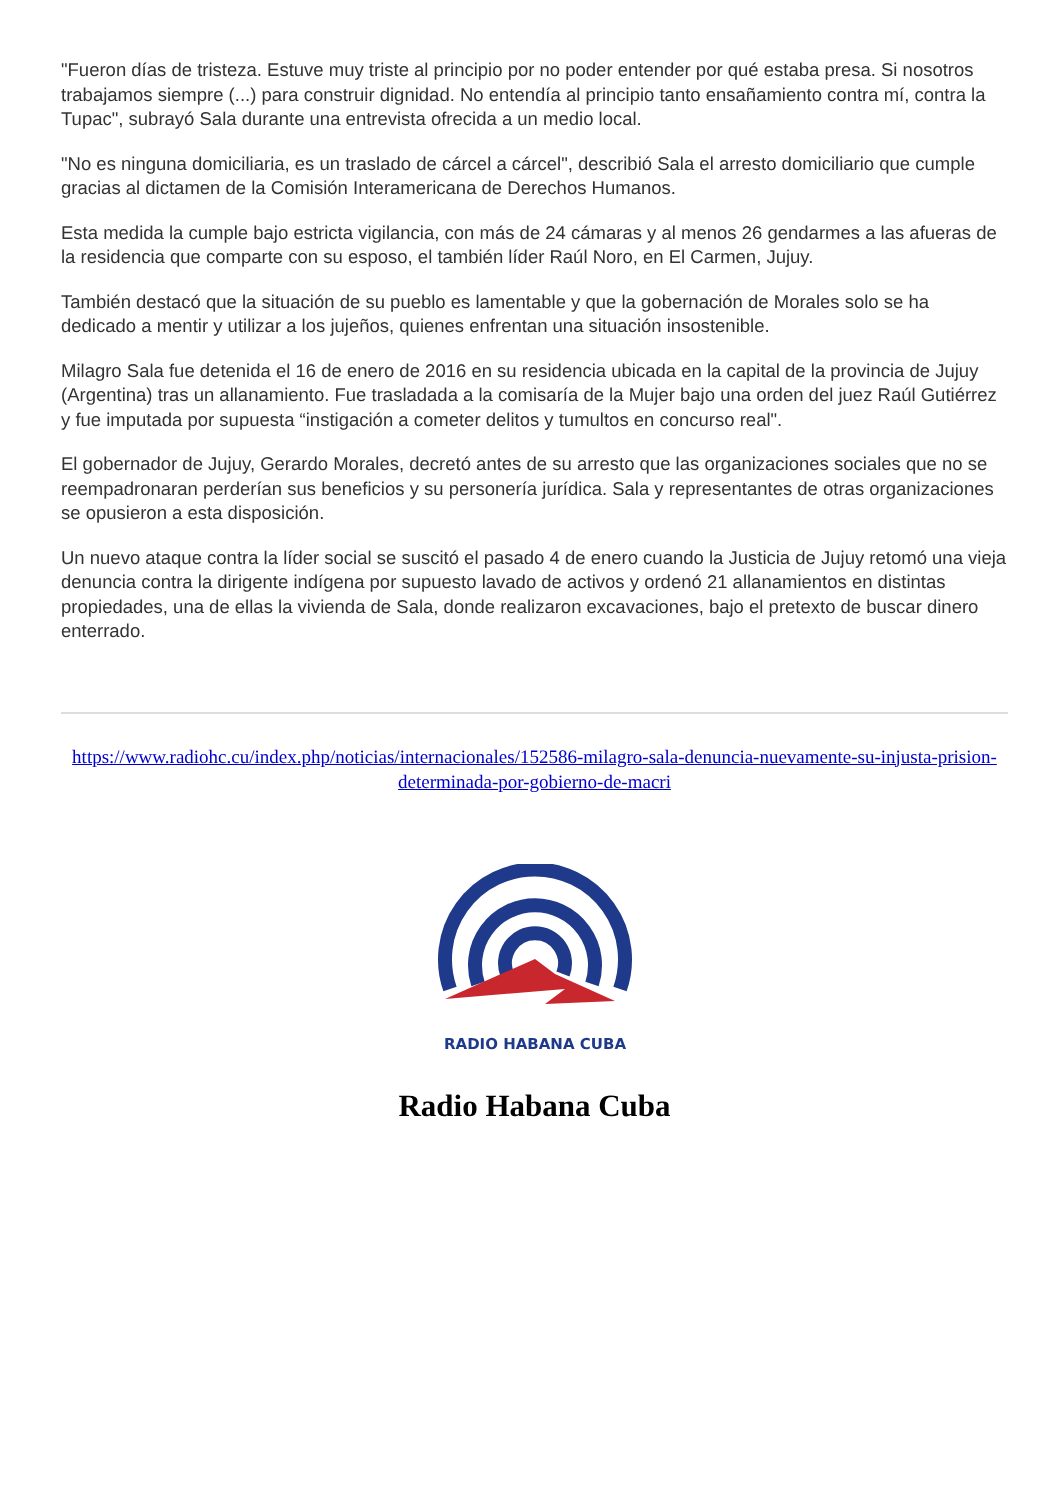"Fueron días de tristeza. Estuve muy triste al principio por no poder entender por qué estaba presa. Si nosotros trabajamos siempre (...) para construir dignidad. No entendía al principio tanto ensañamiento contra mí, contra la Tupac", subrayó Sala durante una entrevista ofrecida a un medio local.
"No es ninguna domiciliaria, es un traslado de cárcel a cárcel", describió Sala el arresto domiciliario que cumple gracias al dictamen de la Comisión Interamericana de Derechos Humanos.
Esta medida la cumple bajo estricta vigilancia, con más de 24 cámaras y al menos 26 gendarmes a las afueras de la residencia que comparte con su esposo, el también líder Raúl Noro, en El Carmen, Jujuy.
También destacó que la situación de su pueblo es lamentable y que la gobernación de Morales solo se ha dedicado a mentir y utilizar a los jujeños, quienes enfrentan una situación insostenible.
Milagro Sala fue detenida el 16 de enero de 2016 en su residencia ubicada en la capital de la provincia de Jujuy (Argentina) tras un allanamiento. Fue trasladada a la comisaría de la Mujer bajo una orden del juez Raúl Gutiérrez y fue imputada por supuesta “instigación a cometer delitos y tumultos en concurso real".
El gobernador de Jujuy, Gerardo Morales, decretó antes de su arresto que las organizaciones sociales que no se reempadronaran perderían sus beneficios y su personería jurídica. Sala y representantes de otras organizaciones se opusieron a esta disposición.
Un nuevo ataque contra la líder social se suscitó el pasado 4 de enero cuando la Justicia de Jujuy retomó una vieja denuncia contra la dirigente indígena por supuesto lavado de activos y ordenó 21 allanamientos en distintas propiedades, una de ellas la vivienda de Sala, donde realizaron excavaciones, bajo el pretexto de buscar dinero enterrado.
https://www.radiohc.cu/index.php/noticias/internacionales/152586-milagro-sala-denuncia-nuevamente-su-injusta-prision-determinada-por-gobierno-de-macri
RADIO HABANA CUBA
Radio Habana Cuba